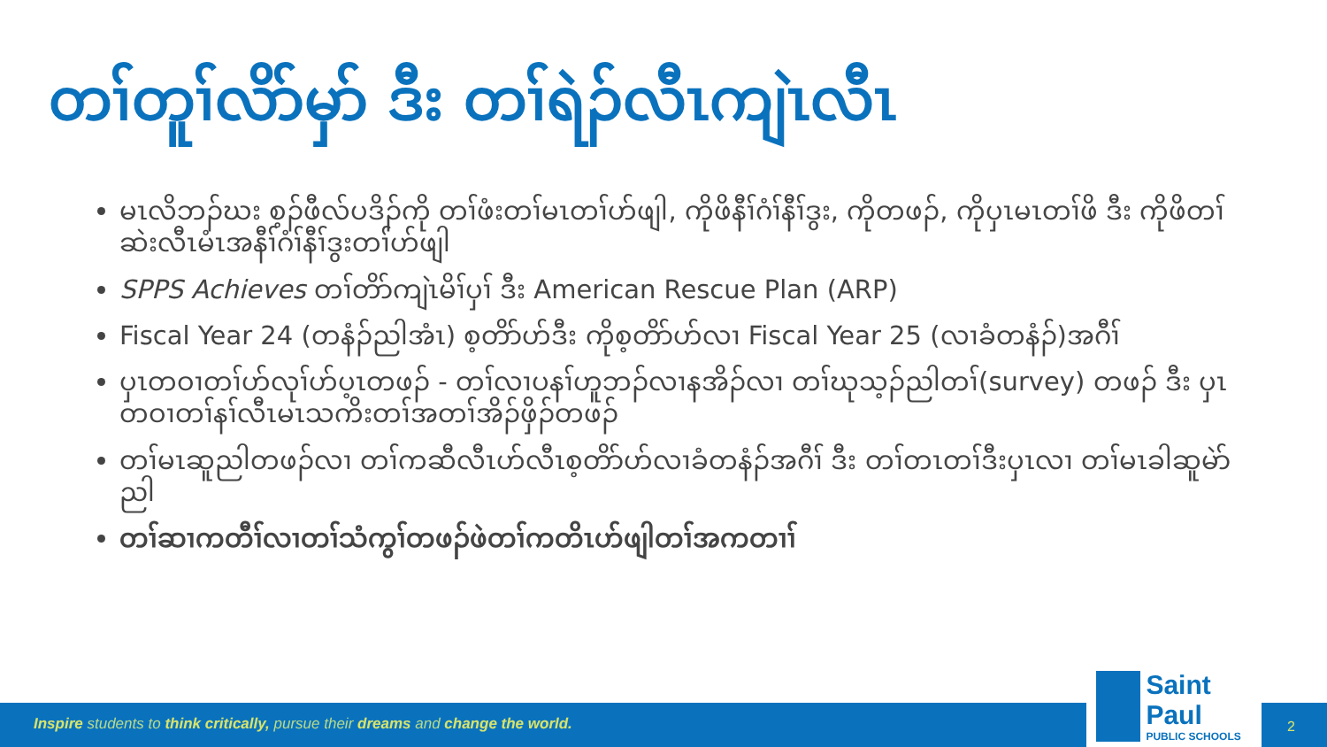တၢ်တူၢ်လိာ်မှာ် ဒီး တၢ်ရဲၣ်လီၤကျဲၤလီၤ
မၤလိဘၣ်ဃး စ့ၣ်ဖီလ်ပဒိၣ်ကို တၢ်ဖံးတၢ်မၤတၢ်ဟ်ဖျါ, ကိုဖိနီၢ်ဂံၢ်နီၢ်ဒွး, ကိုတဖၣ်, ကိုပှၤမၤတၢ်ဖိ ဒီး ကိုဖိတၢ်ဆဲးလီၤမံၤအနီၢ်ဂံၢ်နီၢ်ဒွးတၢ်ဟ်ဖျါ
SPPS Achieves တၢ်တိာ်ကျဲၤမိၢ်ပှၢ် ဒီး American Rescue Plan (ARP)
Fiscal Year 24 (တနံၣ်ညါအံၤ) စ့တိာ်ဟ်ဒီး ကိုစ့တိာ်ဟ်လၢ Fiscal Year 25 (လၢခံတနံၣ်)အဂီၢ်
ပှၤတဝၢတၢ်ဟ်လုၢ်ဟ်ပ့ၤတဖၣ် - တၢ်လၢပနၢ်ဟူဘၣ်လၢနအိၣ်လၢ တၢ်ဃုသ့ၣ်ညါတၢ်(survey) တဖၣ် ဒီး ပှၤတဝၢတၢ်နၢ်လီၤမၤသကိးတၢ်အတၢ်အိၣ်ဖှိၣ်တဖၣ်
တၢ်မၤဆူညါတဖၣ်လၢ တၢ်ကဆီလီၤဟ်လီၤစ့တိာ်ဟ်လၢခံတနံၣ်အဂီၢ် ဒီး တၢ်တၤတၢ်ဒီးပှၤလၢ တၢ်မၤခါဆူမဲာ်ညါ
တၢ်ဆၢကတီၢ်လၢတၢ်သံကွၢ်တဖၣ်ဖဲတၢ်ကတိၤဟ်ဖျါတၢ်အကတၢၢ်
Inspire students to think critically, pursue their dreams and change the world.
Saint Paul
PUBLIC SCHOOLS
2